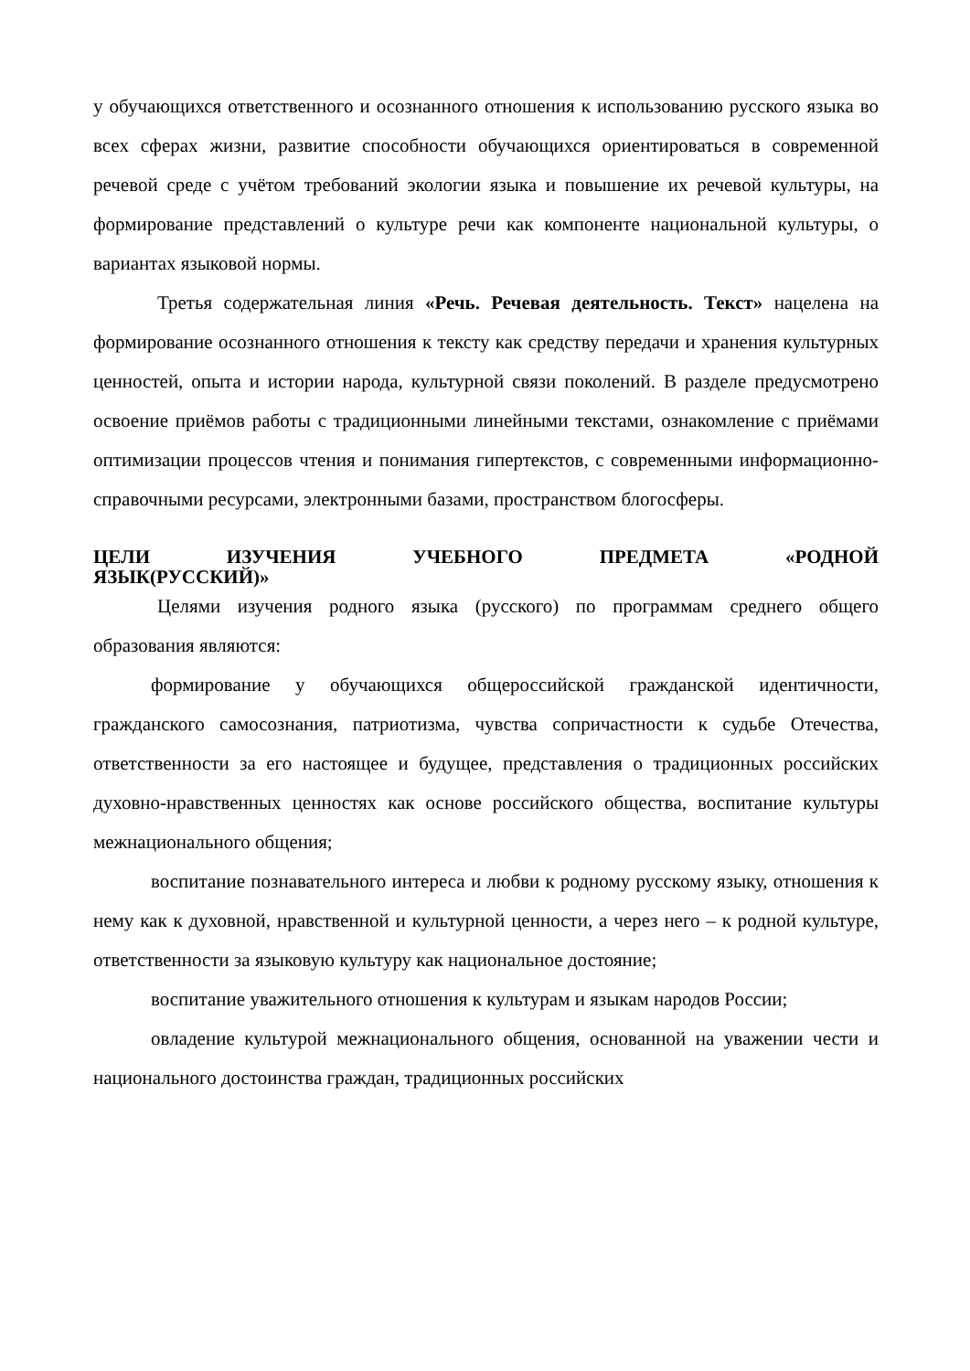у обучающихся ответственного и осознанного отношения к использованию русского языка во всех сферах жизни, развитие способности обучающихся ориентироваться в современной речевой среде с учётом требований экологии языка и повышение их речевой культуры, на формирование представлений о культуре речи как компоненте национальной культуры, о вариантах языковой нормы.
Третья содержательная линия «Речь. Речевая деятельность. Текст» нацелена на формирование осознанного отношения к тексту как средству передачи и хранения культурных ценностей, опыта и истории народа, культурной связи поколений. В разделе предусмотрено освоение приёмов работы с традиционными линейными текстами, ознакомление с приёмами оптимизации процессов чтения и понимания гипертекстов, с современными информационно-справочными ресурсами, электронными базами, пространством блогосферы.
ЦЕЛИ ИЗУЧЕНИЯ УЧЕБНОГО ПРЕДМЕТА «РОДНОЙ
ЯЗЫК(РУССКИЙ)»
Целями изучения родного языка (русского) по программам среднего общего образования являются:
формирование у обучающихся общероссийской гражданской идентичности, гражданского самосознания, патриотизма, чувства сопричастности к судьбе Отечества, ответственности за его настоящее и будущее, представления о традиционных российских духовно-нравственных ценностях как основе российского общества, воспитание культуры межнационального общения;
воспитание познавательного интереса и любви к родному русскому языку, отношения к нему как к духовной, нравственной и культурной ценности, а через него – к родной культуре, ответственности за языковую культуру как национальное достояние;
воспитание уважительного отношения к культурам и языкам народов России;
овладение культурой межнационального общения, основанной на уважении чести и национального достоинства граждан, традиционных российских